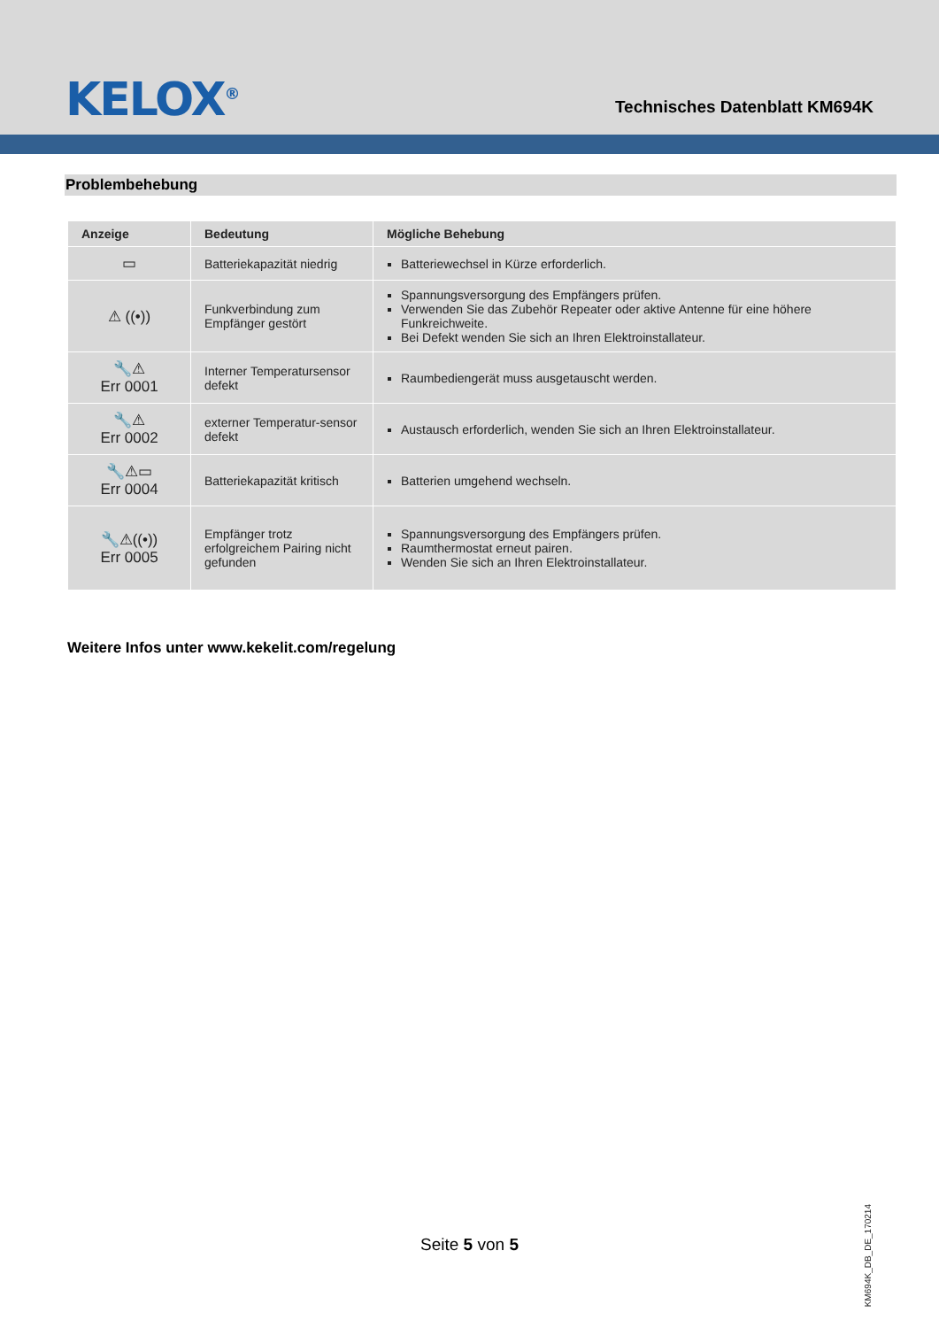KELOX<sup>®</sup> Technisches Datenblatt KM694K
Problembehebung
| Anzeige | Bedeutung | Mögliche Behebung |
| --- | --- | --- |
| ▭ | Batteriekapazität niedrig | Batteriewechsel in Kürze erforderlich. |
| ⚠ ((•)) | Funkverbindung zum Empfänger gestört | Spannungsversorgung des Empfängers prüfen. Verwenden Sie das Zubehör Repeater oder aktive Antenne für eine höhere Funkreichweite. Bei Defekt wenden Sie sich an Ihren Elektroinstallateur. |
| 🔧⚠ Err 0001 | Interner Temperatursensor defekt | Raumbediengerät muss ausgetauscht werden. |
| 🔧⚠ Err 0002 | externer Temperatur-sensor defekt | Austausch erforderlich, wenden Sie sich an Ihren Elektroinstallateur. |
| 🔧⚠▭ Err 0004 | Batteriekapazität kritisch | Batterien umgehend wechseln. |
| 🔧⚠((•)) Err 0005 | Empfänger trotz erfolgreichem Pairing nicht gefunden | Spannungsversorgung des Empfängers prüfen. Raumthermostat erneut pairen. Wenden Sie sich an Ihren Elektroinstallateur. |
Weitere Infos unter www.kekelit.com/regelung
Seite 5 von 5
KM694K_DB_DE_170214